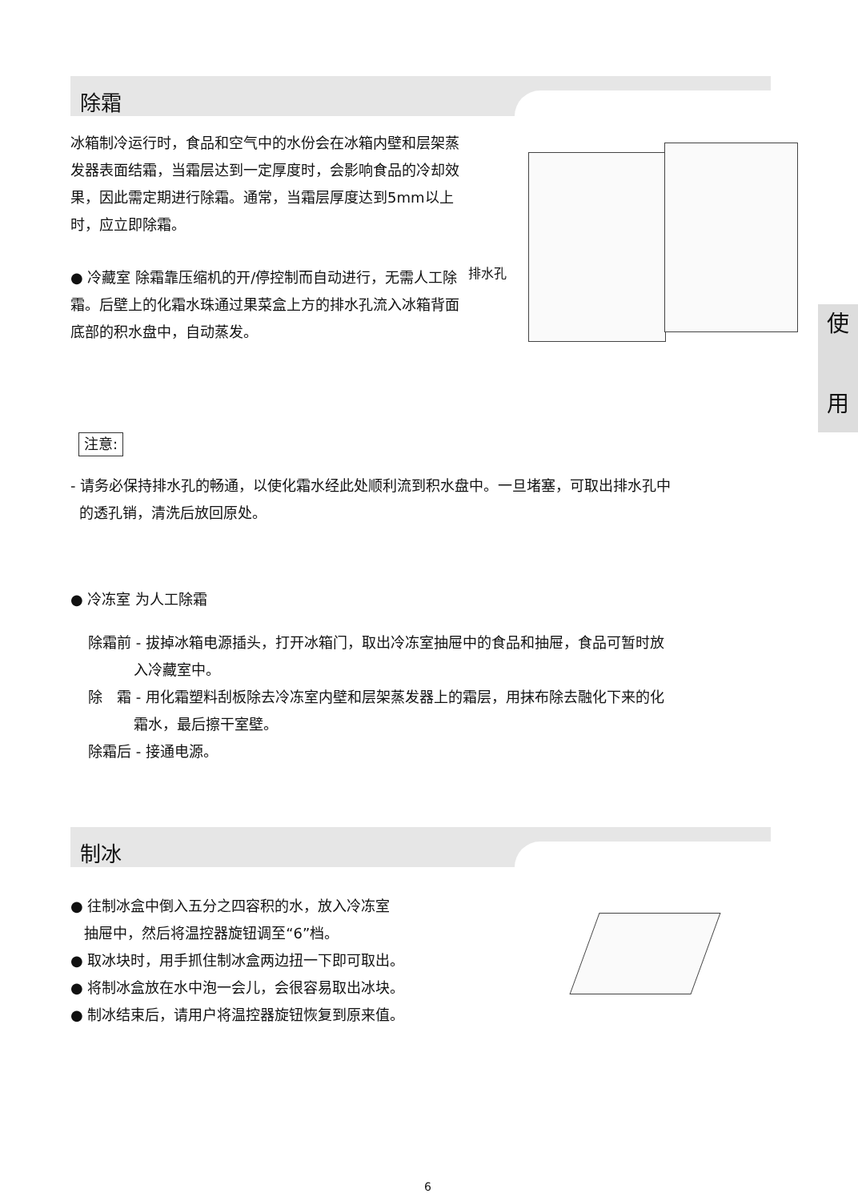除霜
冰箱制冷运行时，食品和空气中的水份会在冰箱内壁和层架蒸发器表面结霜，当霜层达到一定厚度时，会影响食品的冷却效果，因此需定期进行除霜。通常，当霜层厚度达到5mm以上时，应立即除霜。
● 冷藏室 除霜靠压缩机的开/停控制而自动进行，无需人工除霜。后壁上的化霜水珠通过果菜盒上方的排水孔流入冰箱背面底部的积水盘中，自动蒸发。
排水孔
使
用
注意:
- 请务必保持排水孔的畅通，以使化霜水经此处顺利流到积水盘中。一旦堵塞，可取出排水孔中
的透孔销，清洗后放回原处。
● 冷冻室 为人工除霜
除霜前 - 拔掉冰箱电源插头，打开冰箱门，取出冷冻室抽屉中的食品和抽屉，食品可暂时放
入冷藏室中。
除　霜 - 用化霜塑料刮板除去冷冻室内壁和层架蒸发器上的霜层，用抹布除去融化下来的化
霜水，最后擦干室壁。
除霜后 - 接通电源。
制冰
● 往制冰盒中倒入五分之四容积的水，放入冷冻室
抽屉中，然后将温控器旋钮调至“6”档。
● 取冰块时，用手抓住制冰盒两边扭一下即可取出。
● 将制冰盒放在水中泡一会儿，会很容易取出冰块。
● 制冰结束后，请用户将温控器旋钮恢复到原来值。
6